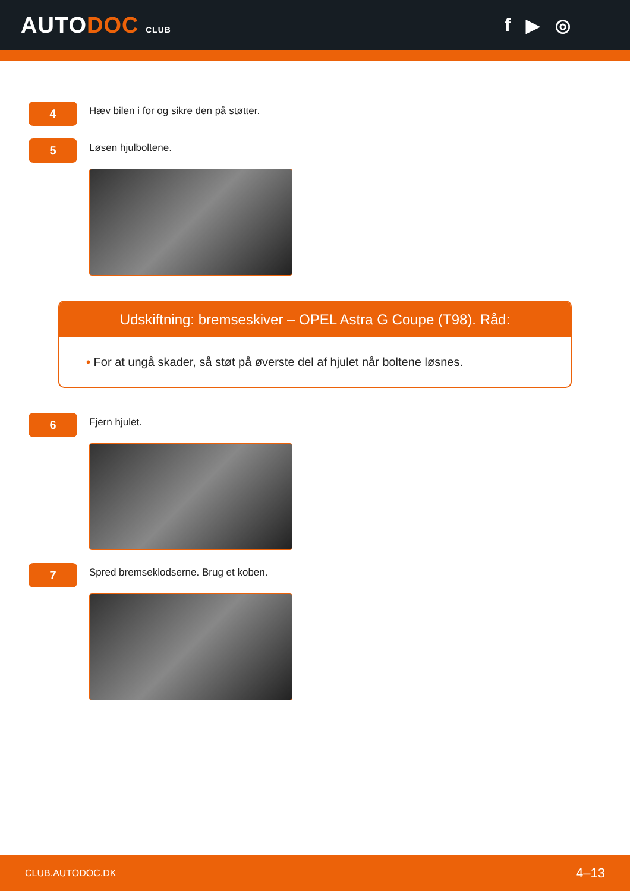AUTODOC CLUB
f ▶ ◎
4
Hæv bilen i for og sikre den på støtter.
5
Løsen hjulboltene.
Udskiftning: bremseskiver – OPEL Astra G Coupe (T98). Råd:
• For at ungå skader, så støt på øverste del af hjulet når boltene løsnes.
6
Fjern hjulet.
7
Spred bremseklodserne. Brug et koben.
CLUB.AUTODOC.DK 4–13